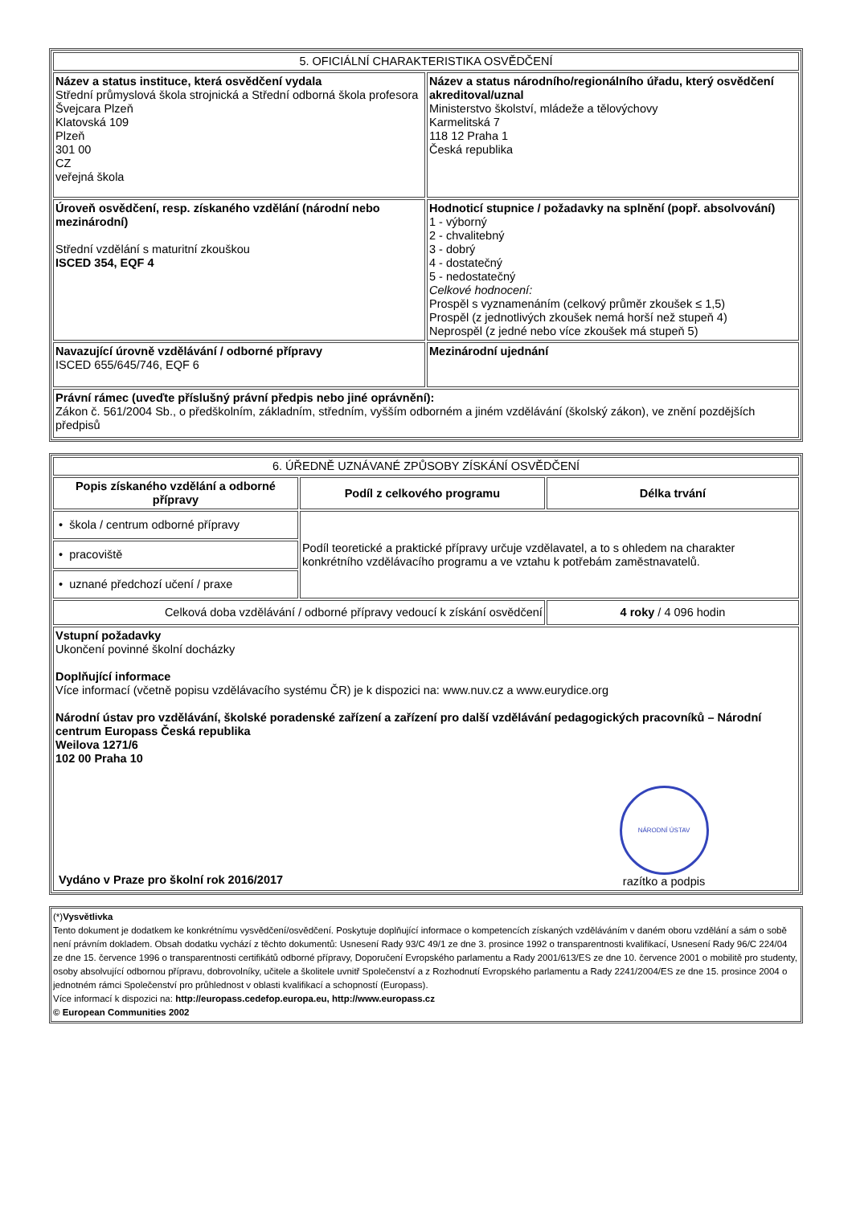| 5. OFICIÁLNÍ CHARAKTERISTIKA OSVĚDČENÍ | |
| Název a status instituce, která osvědčení vydala Střední průmyslová škola strojnická a Střední odborná škola profesora Švejcara Plzeň Klatovská 109 Plzeň 301 00 CZ veřejná škola | Název a status národního/regionálního úřadu, který osvědčení akreditoval/uznal Ministerstvo školství, mládeže a tělovýchovy Karmelitská 7 118 12 Praha 1 Česká republika |
| Úroveň osvědčení, resp. získaného vzdělání (národní nebo mezinárodní) Střední vzdělání s maturitní zkouškou ISCED 354, EQF 4 | Hodnoticí stupnice / požadavky na splnění (popř. absolvování) 1 - výborný 2 - chvalitebný 3 - dobrý 4 - dostatečný 5 - nedostatečný Celkové hodnocení: Prospěl s vyznamenáním (celkový průměr zkoušek ≤ 1,5) Prospěl (z jednotlivých zkoušek nemá horší než stupeň 4) Neprospěl (z jedné nebo více zkoušek má stupeň 5) |
| Navazující úrovně vzdělávání / odborné přípravy ISCED 655/645/746, EQF 6 | Mezinárodní ujednání |
| Právní rámec (uveďte příslušný právní předpis nebo jiné oprávnění): Zákon č. 561/2004 Sb., o předškolním, základním, středním, vyšším odborném a jiném vzdělávání (školský zákon), ve znění pozdějších předpisů | |
| 6. ÚŘEDNĚ UZNÁVANÉ ZPŮSOBY ZÍSKÁNÍ OSVĚDČENÍ | | |
| Popis získaného vzdělání a odborné přípravy | Podíl z celkového programu | Délka trvání |
| • škola / centrum odborné přípravy | Podíl teoretické a praktické přípravy určuje vzdělavatel, a to s ohledem na charakter konkrétního vzdělávacího programu a ve vztahu k potřebám zaměstnavatelů. | |
| • pracoviště | | |
| • uznané předchozí učení / praxe | | |
| Celková doba vzdělávání / odborné přípravy vedoucí k získání osvědčení | | 4 roky / 4 096 hodin |
| Vstupní požadavky Ukončení povinné školní docházky Doplňující informace Více informací (včetně popisu vzdělávacího systému ČR) je k dispozici na: www.nuv.cz a www.eurydice.org Národní ústav pro vzdělávání, školské poradenské zařízení a zařízení pro další vzdělávání pedagogických pracovníků – Národní centrum Europass Česká republika Weilova 1271/6 102 00 Praha 10 Vydáno v Praze pro školní rok 2016/2017 NÁRODNÍ ÚSTAV razítko a podpis | | |
| (*) Vysvětlivka Tento dokument je dodatkem ke konkrétnímu vysvědčení/osvědčení. Poskytuje doplňující informace o kompetencích získaných vzděláváním v daném oboru vzdělání a sám o sobě není právním dokladem. Obsah dodatku vychází z těchto dokumentů: Usnesení Rady 93/C 49/1 ze dne 3. prosince 1992 o transparentnosti kvalifikací, Usnesení Rady 96/C 224/04 ze dne 15. července 1996 o transparentnosti certifikátů odborné přípravy, Doporučení Evropského parlamentu a Rady 2001/613/ES ze dne 10. července 2001 o mobilitě pro studenty, osoby absolvující odbornou přípravu, dobrovolníky, učitele a školitele uvnitř Společenství a z Rozhodnutí Evropského parlamentu a Rady 2241/2004/ES ze dne 15. prosince 2004 o jednotném rámci Společenství pro průhlednost v oblasti kvalifikací a schopností (Europass). Více informací k dispozici na: http://europass.cedefop.europa.eu, http://www.europass.cz © European Communities 2002 |